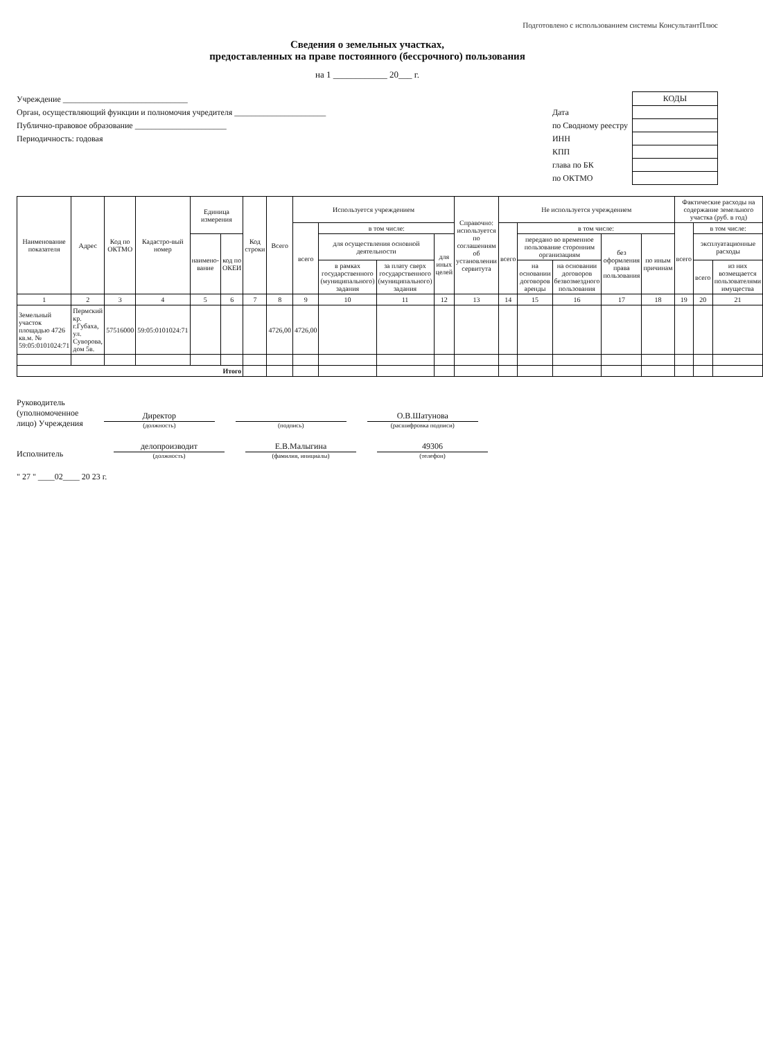Подготовлено с использованием системы КонсультантПлюс
Сведения о земельных участках,
предоставленных на праве постоянного (бессрочного) пользования
на 1 ____________ 20___ г.
Учреждение ______________________________
Орган, осуществляющий функции и полномочия учредителя ______________________
Публично-правовое образование ______________________
Периодичность: годовая
| | КОДЫ |
| Дата | |
| по Сводному реестру | |
| ИНН | |
| КПП | |
| глава по БК | |
| по ОКТМО | |
| Наименование показателя | Адрес | Код по ОКТМО | Кадастро-вый номер | Единица измерения | | Код строки | Всего | Используется учреждением | | | | Справочно: используется по соглашениям об установлении сервитута | Не используется учреждением | | | | | Фактические расходы на содержание земельного участка (руб. в год) | | |
| --- | --- | --- | --- | --- | --- | --- | --- | --- | --- | --- | --- | --- | --- | --- | --- | --- | --- | --- | --- | --- |
| | | | | | | | | всего | в том числе: | | | | всего | в том числе: | | | | всего | в том числе: | |
| | | | | наимено-вание | код по ОКЕИ | | | | для осуществления основной деятельности | | для иных целей | | | передано во временное пользование сторонним организациям | | без оформления права пользования | по иным причинам | | эксплуатационные расходы | |
| | | | | | | | | | в рамках государственного (муниципального) задания | за плату сверх государственного (муниципального) задания | | | | на основании договоров аренды | на основании договоров безвозмездного пользования | | | | всего | из них возмещается пользователями имущества |
| 1 | 2 | 3 | 4 | 5 | 6 | 7 | 8 | 9 | 10 | 11 | 12 | 13 | 14 | 15 | 16 | 17 | 18 | 19 | 20 | 21 |
| Земельный участок площадью 4726 кв.м. № 59:05:0101024:71 | Пермский кр. г.Губаха, ул. Суворова, дом 5в. | 57516000 | 59:05:0101024:71 | | | | 4726,00 | 4726,00 | | | | | | | | | | | | |
| Итого | | | | | | | | | | | | | | | | | | | | |
Руководитель
(уполномоченное
лицо) Учреждения
Директор
(должность)
(подпись)
О.В.Шатунова
(расшифровка подписи)
Исполнитель
делопроизводит
(должность)
Е.В.Малыгина
(фамилия, инициалы)
49306
(телефон)
" 27 " ____02____ 20 23 г.